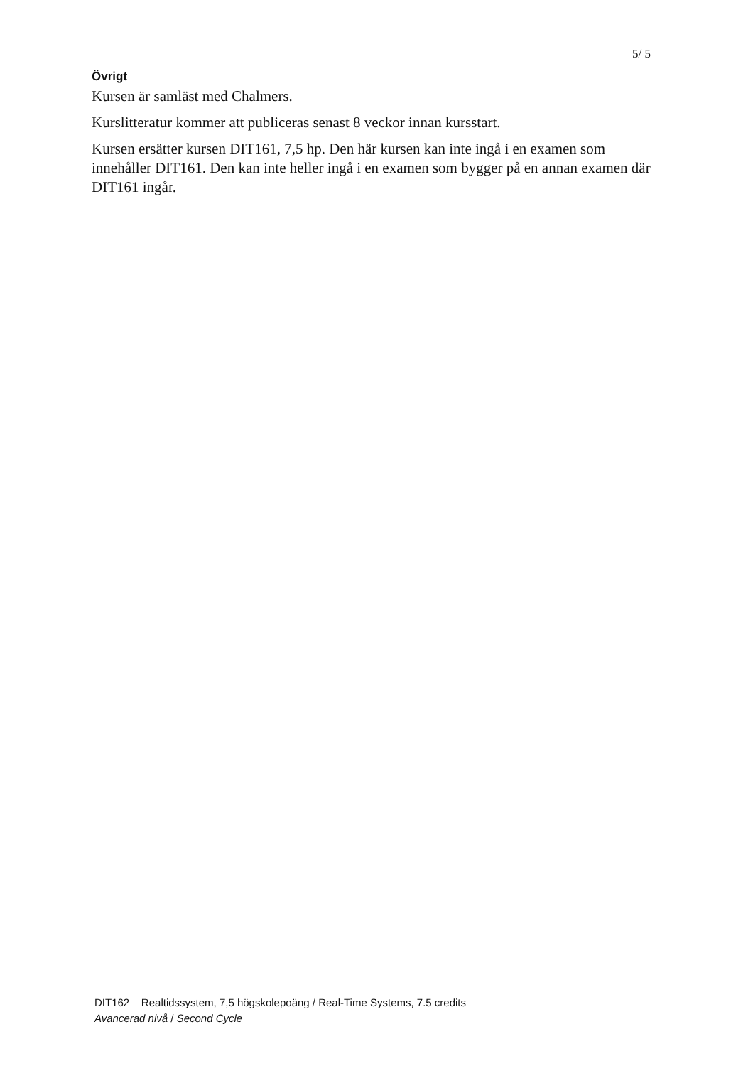5/ 5
Övrigt
Kursen är samläst med Chalmers.
Kurslitteratur kommer att publiceras senast 8 veckor innan kursstart.
Kursen ersätter kursen DIT161, 7,5 hp. Den här kursen kan inte ingå i en examen som innehåller DIT161. Den kan inte heller ingå i en examen som bygger på en annan examen där DIT161 ingår.
DIT162 Realtidssystem, 7,5 högskolepoäng / Real-Time Systems, 7.5 credits
Avancerad nivå / Second Cycle